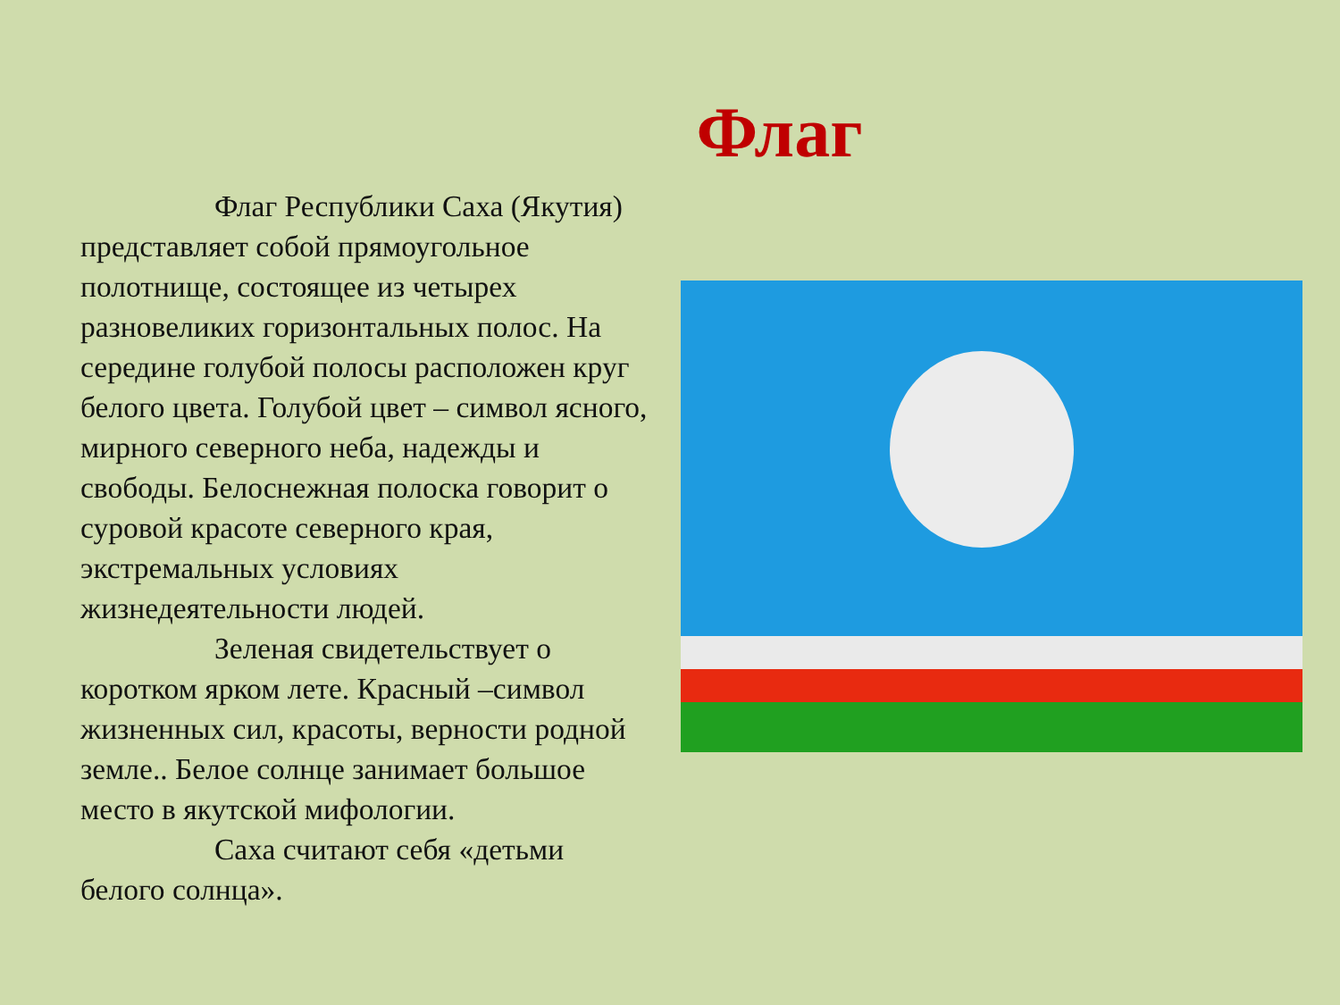Флаг
Флаг Республики Саха (Якутия) представляет собой прямоугольное полотнище, состоящее из четырех разновеликих горизонтальных полос. На середине голубой полосы расположен круг белого цвета. Голубой цвет – символ ясного, мирного северного неба, надежды и свободы. Белоснежная полоска говорит о суровой красоте северного края, экстремальных условиях жизнедеятельности людей.
Зеленая свидетельствует о коротком ярком лете. Красный –символ жизненных сил, красоты, верности родной земле.. Белое солнце занимает большое место в якутской мифологии.
Саха считают себя «детьми белого солнца».